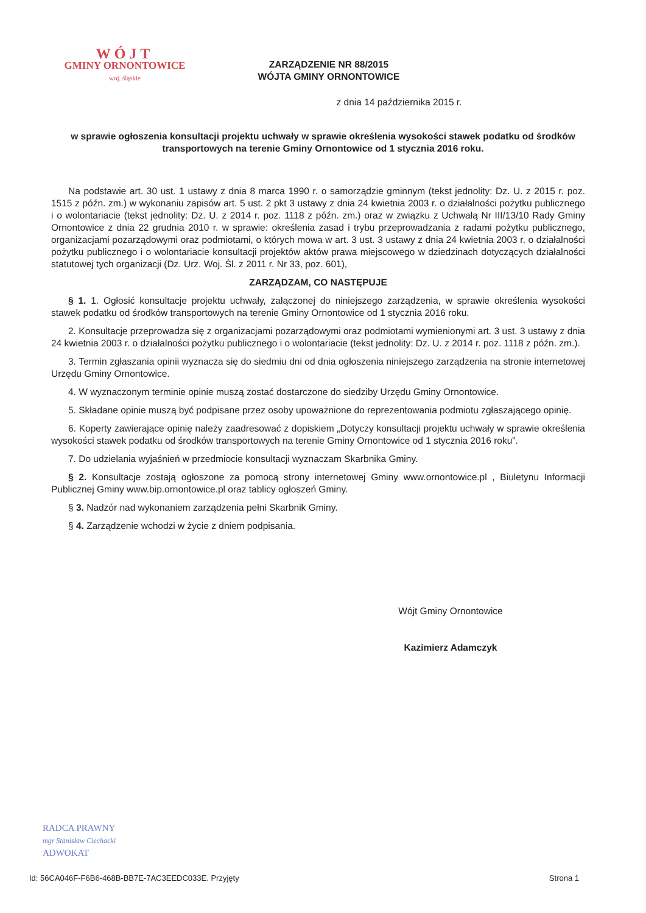WÓJT
GMINY ORNONTOWICE
woj. śląskie
ZARZĄDZENIE NR 88/2015
WÓJTA GMINY ORNONTOWICE
z dnia 14 października 2015 r.
w sprawie ogłoszenia konsultacji projektu uchwały w sprawie określenia wysokości stawek podatku od środków transportowych na terenie Gminy Ornontowice od 1 stycznia 2016 roku.
Na podstawie art. 30 ust. 1 ustawy z dnia 8 marca 1990 r. o samorządzie gminnym (tekst jednolity: Dz. U. z 2015 r. poz. 1515 z późn. zm.) w wykonaniu zapisów art. 5 ust. 2 pkt 3 ustawy z dnia 24 kwietnia 2003 r. o działalności pożytku publicznego i o wolontariacie (tekst jednolity: Dz. U. z 2014 r. poz. 1118 z późn. zm.) oraz w związku z Uchwałą Nr III/13/10 Rady Gminy Ornontowice z dnia 22 grudnia 2010 r. w sprawie: określenia zasad i trybu przeprowadzania z radami pożytku publicznego, organizacjami pozarządowymi oraz podmiotami, o których mowa w art. 3 ust. 3 ustawy z dnia 24 kwietnia 2003 r. o działalności pożytku publicznego i o wolontariacie konsultacji projektów aktów prawa miejscowego w dziedzinach dotyczących działalności statutowej tych organizacji (Dz. Urz. Woj. Śl. z 2011 r. Nr 33, poz. 601),
ZARZĄDZAM, CO NASTĘPUJE
§ 1. 1. Ogłosić konsultacje projektu uchwały, załączonej do niniejszego zarządzenia, w sprawie określenia wysokości stawek podatku od środków transportowych na terenie Gminy Ornontowice od 1 stycznia 2016 roku.
2. Konsultacje przeprowadza się z organizacjami pozarządowymi oraz podmiotami wymienionymi art. 3 ust. 3 ustawy z dnia 24 kwietnia 2003 r. o działalności pożytku publicznego i o wolontariacie (tekst jednolity: Dz. U. z 2014 r. poz. 1118 z późn. zm.).
3. Termin zgłaszania opinii wyznacza się do siedmiu dni od dnia ogłoszenia niniejszego zarządzenia na stronie internetowej Urzędu Gminy Ornontowice.
4. W wyznaczonym terminie opinie muszą zostać dostarczone do siedziby Urzędu Gminy Ornontowice.
5. Składane opinie muszą być podpisane przez osoby upoważnione do reprezentowania podmiotu zgłaszającego opinię.
6. Koperty zawierające opinię należy zaadresować z dopiskiem „Dotyczy konsultacji projektu uchwały w sprawie określenia wysokości stawek podatku od środków transportowych na terenie Gminy Ornontowice od 1 stycznia 2016 roku”.
7. Do udzielania wyjaśnień w przedmiocie konsultacji wyznaczam Skarbnika Gminy.
§ 2. Konsultacje zostają ogłoszone za pomocą strony internetowej Gminy www.ornontowice.pl , Biuletynu Informacji Publicznej Gminy www.bip.ornontowice.pl oraz tablicy ogłoszeń Gminy.
§ 3. Nadzór nad wykonaniem zarządzenia pełni Skarbnik Gminy.
§ 4. Zarządzenie wchodzi w życie z dniem podpisania.
Wójt Gminy Ornontowice
Kazimierz Adamczyk
RADCA PRAWNY
mgr Stanisław Ciechacki
ADWOKAT
Id: 56CA046F-F6B6-468B-BB7E-7AC3EEDC033E. Przyjęty Strona 1